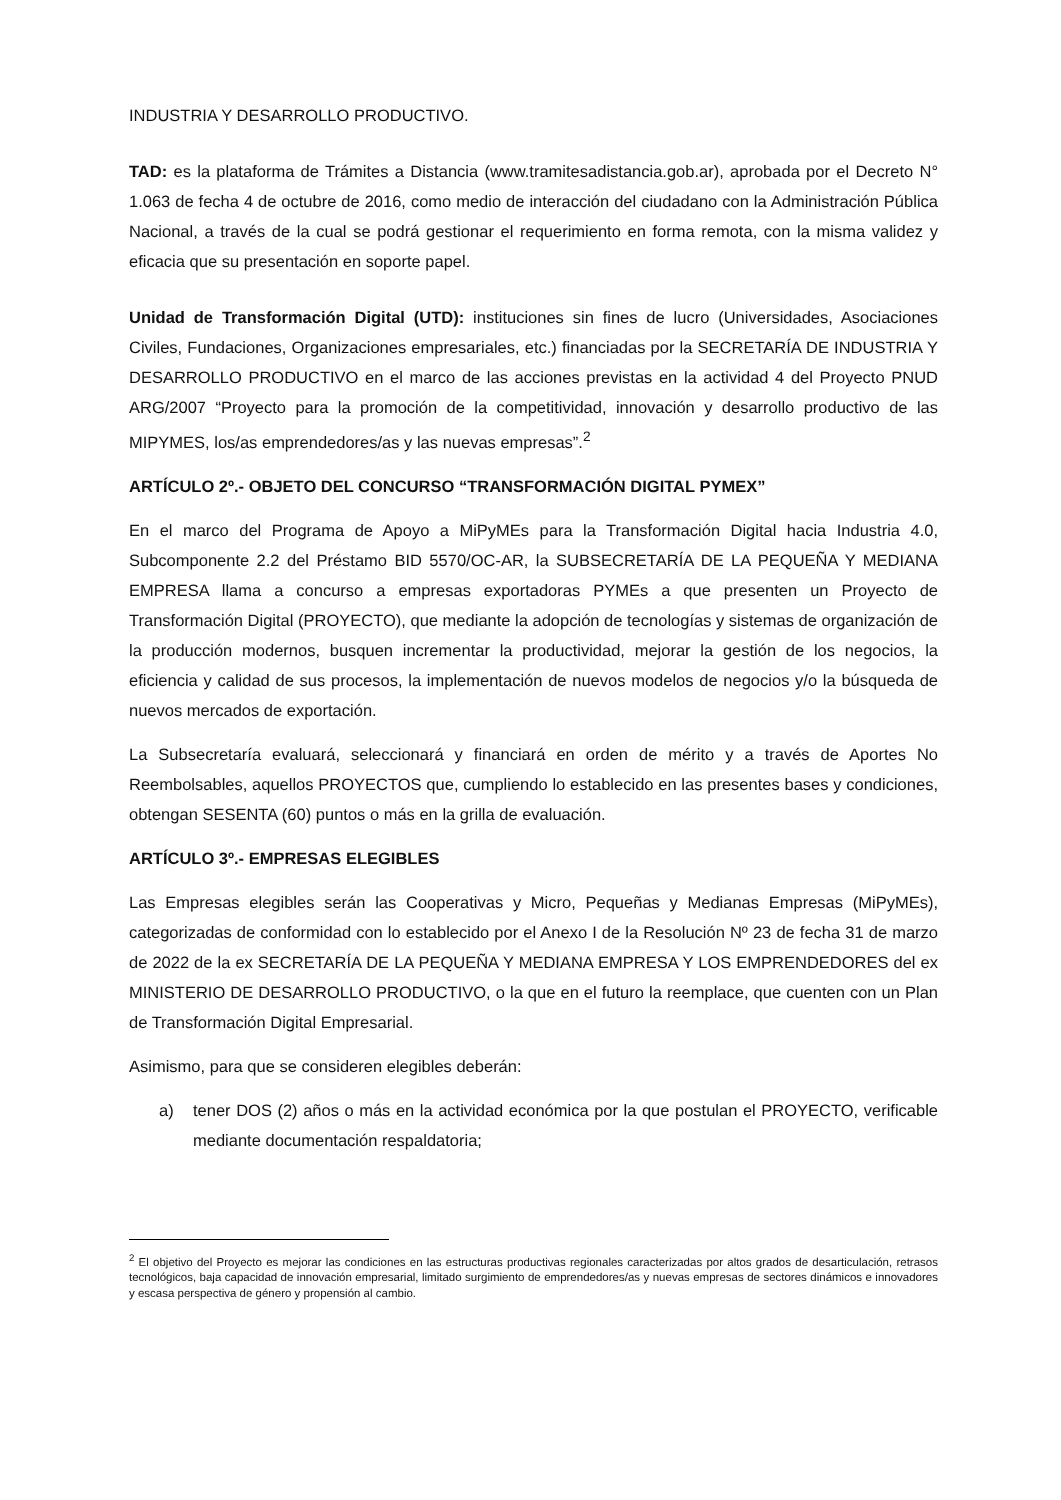INDUSTRIA Y DESARROLLO PRODUCTIVO.
TAD: es la plataforma de Trámites a Distancia (www.tramitesadistancia.gob.ar), aprobada por el Decreto N° 1.063 de fecha 4 de octubre de 2016, como medio de interacción del ciudadano con la Administración Pública Nacional, a través de la cual se podrá gestionar el requerimiento en forma remota, con la misma validez y eficacia que su presentación en soporte papel.
Unidad de Transformación Digital (UTD): instituciones sin fines de lucro (Universidades, Asociaciones Civiles, Fundaciones, Organizaciones empresariales, etc.) financiadas por la SECRETARÍA DE INDUSTRIA Y DESARROLLO PRODUCTIVO en el marco de las acciones previstas en la actividad 4 del Proyecto PNUD ARG/2007 “Proyecto para la promoción de la competitividad, innovación y desarrollo productivo de las MIPYMES, los/as emprendedores/as y las nuevas empresas”.<sup>2</sup>
ARTÍCULO 2º.- OBJETO DEL CONCURSO “TRANSFORMACIÓN DIGITAL PYMEX”
En el marco del Programa de Apoyo a MiPyMEs para la Transformación Digital hacia Industria 4.0, Subcomponente 2.2 del Préstamo BID 5570/OC-AR, la SUBSECRETARÍA DE LA PEQUEÑA Y MEDIANA EMPRESA llama a concurso a empresas exportadoras PYMEs a que presenten un Proyecto de Transformación Digital (PROYECTO), que mediante la adopción de tecnologías y sistemas de organización de la producción modernos, busquen incrementar la productividad, mejorar la gestión de los negocios, la eficiencia y calidad de sus procesos, la implementación de nuevos modelos de negocios y/o la búsqueda de nuevos mercados de exportación.
La Subsecretaría evaluará, seleccionará y financiará en orden de mérito y a través de Aportes No Reembolsables, aquellos PROYECTOS que, cumpliendo lo establecido en las presentes bases y condiciones, obtengan SESENTA (60) puntos o más en la grilla de evaluación.
ARTÍCULO 3º.- EMPRESAS ELEGIBLES
Las Empresas elegibles serán las Cooperativas y Micro, Pequeñas y Medianas Empresas (MiPyMEs), categorizadas de conformidad con lo establecido por el Anexo I de la Resolución Nº 23 de fecha 31 de marzo de 2022 de la ex SECRETARÍA DE LA PEQUEÑA Y MEDIANA EMPRESA Y LOS EMPRENDEDORES del ex MINISTERIO DE DESARROLLO PRODUCTIVO, o la que en el futuro la reemplace, que cuenten con un Plan de Transformación Digital Empresarial.
Asimismo, para que se consideren elegibles deberán:
a) tener DOS (2) años o más en la actividad económica por la que postulan el PROYECTO, verificable mediante documentación respaldatoria;
<sup>2</sup> El objetivo del Proyecto es mejorar las condiciones en las estructuras productivas regionales caracterizadas por altos grados de desarticulación, retrasos tecnológicos, baja capacidad de innovación empresarial, limitado surgimiento de emprendedores/as y nuevas empresas de sectores dinámicos e innovadores y escasa perspectiva de género y propensión al cambio.